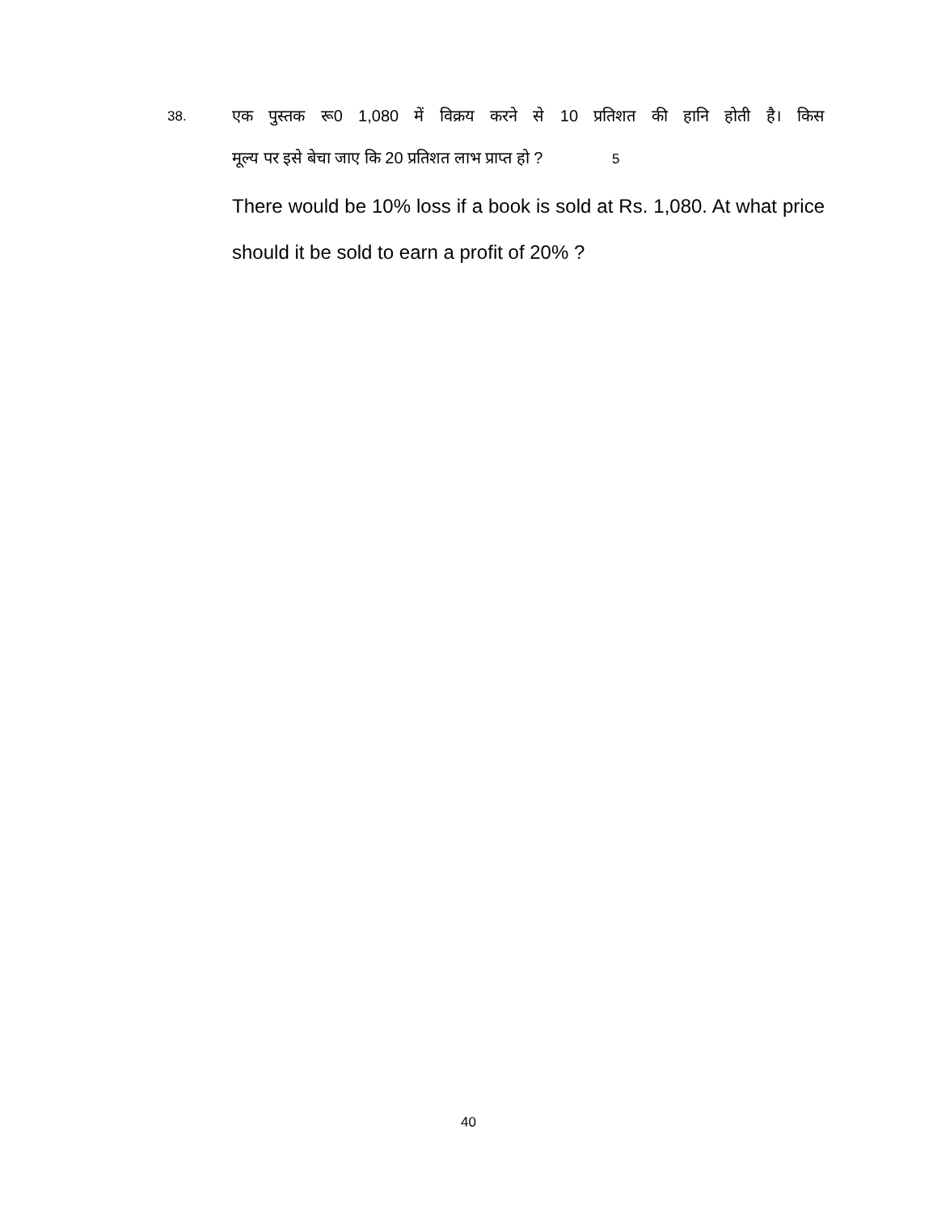38.
एक पुस्तक रू0 1,080 में विक्रय करने से 10 प्रतिशत की हानि होती है। किस
मूल्य पर इसे बेचा जाए कि 20 प्रतिशत लाभ प्राप्त हो ? 5
There would be 10% loss if a book is sold at Rs. 1,080. At what price should it be sold to earn a profit of 20% ?
40